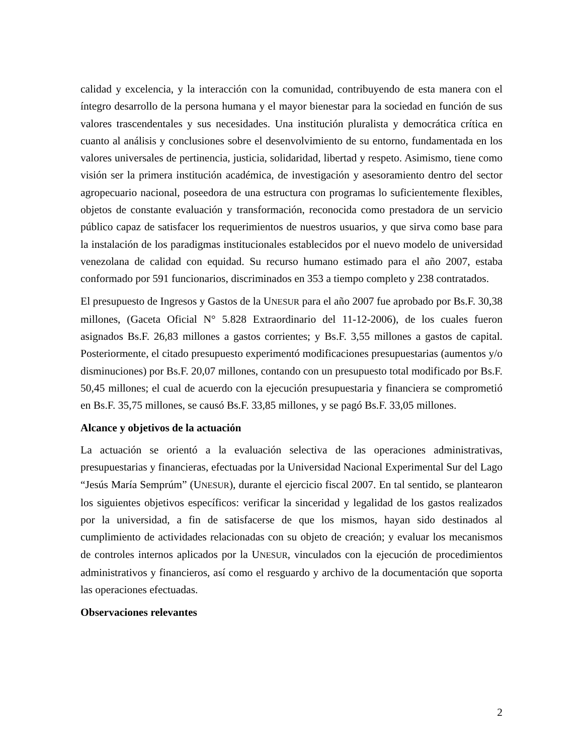calidad y excelencia, y la interacción con la comunidad, contribuyendo de esta manera con el íntegro desarrollo de la persona humana y el mayor bienestar para la sociedad en función de sus valores trascendentales y sus necesidades. Una institución pluralista y democrática crítica en cuanto al análisis y conclusiones sobre el desenvolvimiento de su entorno, fundamentada en los valores universales de pertinencia, justicia, solidaridad, libertad y respeto. Asimismo, tiene como visión ser la primera institución académica, de investigación y asesoramiento dentro del sector agropecuario nacional, poseedora de una estructura con programas lo suficientemente flexibles, objetos de constante evaluación y transformación, reconocida como prestadora de un servicio público capaz de satisfacer los requerimientos de nuestros usuarios, y que sirva como base para la instalación de los paradigmas institucionales establecidos por el nuevo modelo de universidad venezolana de calidad con equidad. Su recurso humano estimado para el año 2007, estaba conformado por 591 funcionarios, discriminados en 353 a tiempo completo y 238 contratados.
El presupuesto de Ingresos y Gastos de la UNESUR para el año 2007 fue aprobado por Bs.F. 30,38 millones, (Gaceta Oficial N° 5.828 Extraordinario del 11-12-2006), de los cuales fueron asignados Bs.F. 26,83 millones a gastos corrientes; y Bs.F. 3,55 millones a gastos de capital. Posteriormente, el citado presupuesto experimentó modificaciones presupuestarias (aumentos y/o disminuciones) por Bs.F. 20,07 millones, contando con un presupuesto total modificado por Bs.F. 50,45 millones; el cual de acuerdo con la ejecución presupuestaria y financiera se comprometió en Bs.F. 35,75 millones, se causó Bs.F. 33,85 millones, y se pagó Bs.F. 33,05 millones.
Alcance y objetivos de la actuación
La actuación se orientó a la evaluación selectiva de las operaciones administrativas, presupuestarias y financieras, efectuadas por la Universidad Nacional Experimental Sur del Lago “Jesús María Semprúm” (UNESUR), durante el ejercicio fiscal 2007. En tal sentido, se plantearon los siguientes objetivos específicos: verificar la sinceridad y legalidad de los gastos realizados por la universidad, a fin de satisfacerse de que los mismos, hayan sido destinados al cumplimiento de actividades relacionadas con su objeto de creación; y evaluar los mecanismos de controles internos aplicados por la UNESUR, vinculados con la ejecución de procedimientos administrativos y financieros, así como el resguardo y archivo de la documentación que soporta las operaciones efectuadas.
Observaciones relevantes
2